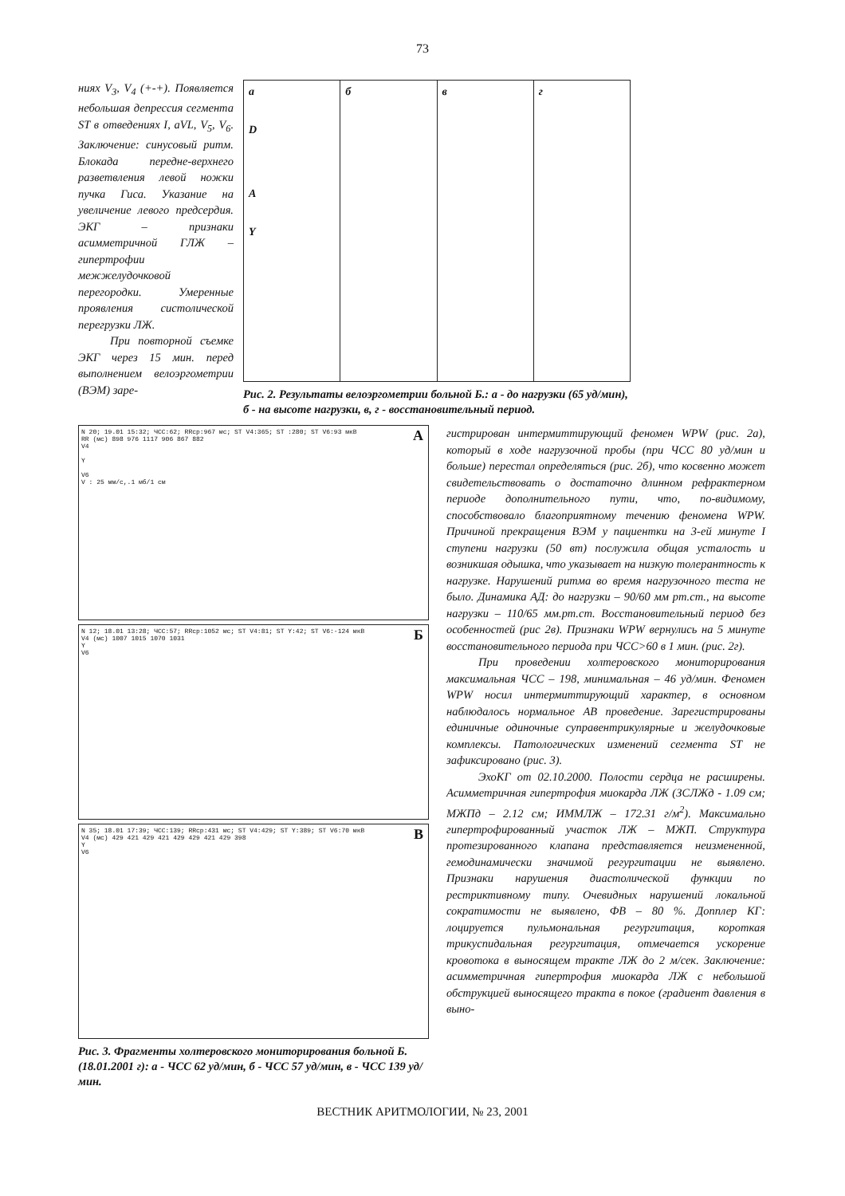73
ниях V<sub>3</sub>, V<sub>4</sub> (+-+). Появляется небольшая депрессия сегмента ST в отведениях I, aVL, V<sub>5</sub>, V<sub>6</sub>. Заключение: синусовый ритм. Блокада передне-верхнего разветвления левой ножки пучка Гиса. Указание на увеличение левого предсердия. ЭКГ – признаки асимметричной ГЛЖ – гипертрофии межжелудочковой перегородки. Умеренные проявления систолической перегрузки ЛЖ.
При повторной съемке ЭКГ через 15 мин. перед выполнением велоэргометрии (ВЭМ) заре-
а
D
A
Y
б в г
Рис. 2. Результаты велоэргометрии больной Б.: а - до нагрузки (65 уд/мин), б - на высоте нагрузки, в, г - восстановительный период.
N 20; 19.01 15:32; ЧСС:62; RRср:967 мс; ST V4:365; ST :280; ST V6:93 мкВ
RR (мс) 898 976 1117 906 867 882
V4
Y
V6
V : 25 мм/с,.1 мб/1 см
А
N 12; 18.01 13:28; ЧСС:57; RRср:1052 мс; ST V4:81; ST Y:42; ST V6:-124 мкВ
V4 (мс) 1007 1015 1070 1031
Y
V6
Б
N 35; 18.01 17:39; ЧСС:139; RRср:431 мс; ST V4:429; ST Y:389; ST V6:70 мкВ
V4 (мс) 429 421 429 421 429 429 421 429 398
Y
V6
В
Рис. 3. Фрагменты холтеровского мониторирования больной Б. (18.01.2001 г): а - ЧСС 62 уд/мин, б - ЧСС 57 уд/мин, в - ЧСС 139 уд/мин.
гистрирован интермиттирующий феномен WPW (рис. 2а), который в ходе нагрузочной пробы (при ЧСС 80 уд/мин и больше) перестал определяться (рис. 2б), что косвенно может свидетельствовать о достаточно длинном рефрактерном периоде дополнительного пути, что, по-видимому, способствовало благоприятному течению феномена WPW. Причиной прекращения ВЭМ у пациентки на 3-ей минуте I ступени нагрузки (50 вт) послужила общая усталость и возникшая одышка, что указывает на низкую толерантность к нагрузке. Нарушений ритма во время нагрузочного теста не было. Динамика АД: до нагрузки – 90/60 мм рт.ст., на высоте нагрузки – 110/65 мм.рт.ст. Восстановительный период без особенностей (рис 2в). Признаки WPW вернулись на 5 минуте восстановительного периода при ЧСС>60 в 1 мин. (рис. 2г).
При проведении холтеровского мониторирования максимальная ЧСС – 198, минимальная – 46 уд/мин. Феномен WPW носил интермиттирующий характер, в основном наблюдалось нормальное АВ проведение. Зарегистрированы единичные одиночные суправентрикулярные и желудочковые комплексы. Патологических изменений сегмента ST не зафиксировано (рис. 3).
ЭхоКГ от 02.10.2000. Полости сердца не расширены. Асимметричная гипертрофия миокарда ЛЖ (ЗСЛЖд - 1.09 см; МЖПд – 2.12 см; ИММЛЖ – 172.31 г/м<sup>2</sup>). Максимально гипертрофированный участок ЛЖ – МЖП. Структура протезированного клапана представляется неизмененной, гемодинамически значимой регургитации не выявлено. Признаки нарушения диастолической функции по рестриктивному типу. Очевидных нарушений локальной сократимости не выявлено, ФВ – 80 %. Допплер КГ: лоцируется пульмональная регургитация, короткая трикуспидальная регургитация, отмечается ускорение кровотока в выносящем тракте ЛЖ до 2 м/сек. Заключение: асимметричная гипертрофия миокарда ЛЖ с небольшой обструкцией выносящего тракта в покое (градиент давления в выно-
ВЕСТНИК АРИТМОЛОГИИ, № 23, 2001